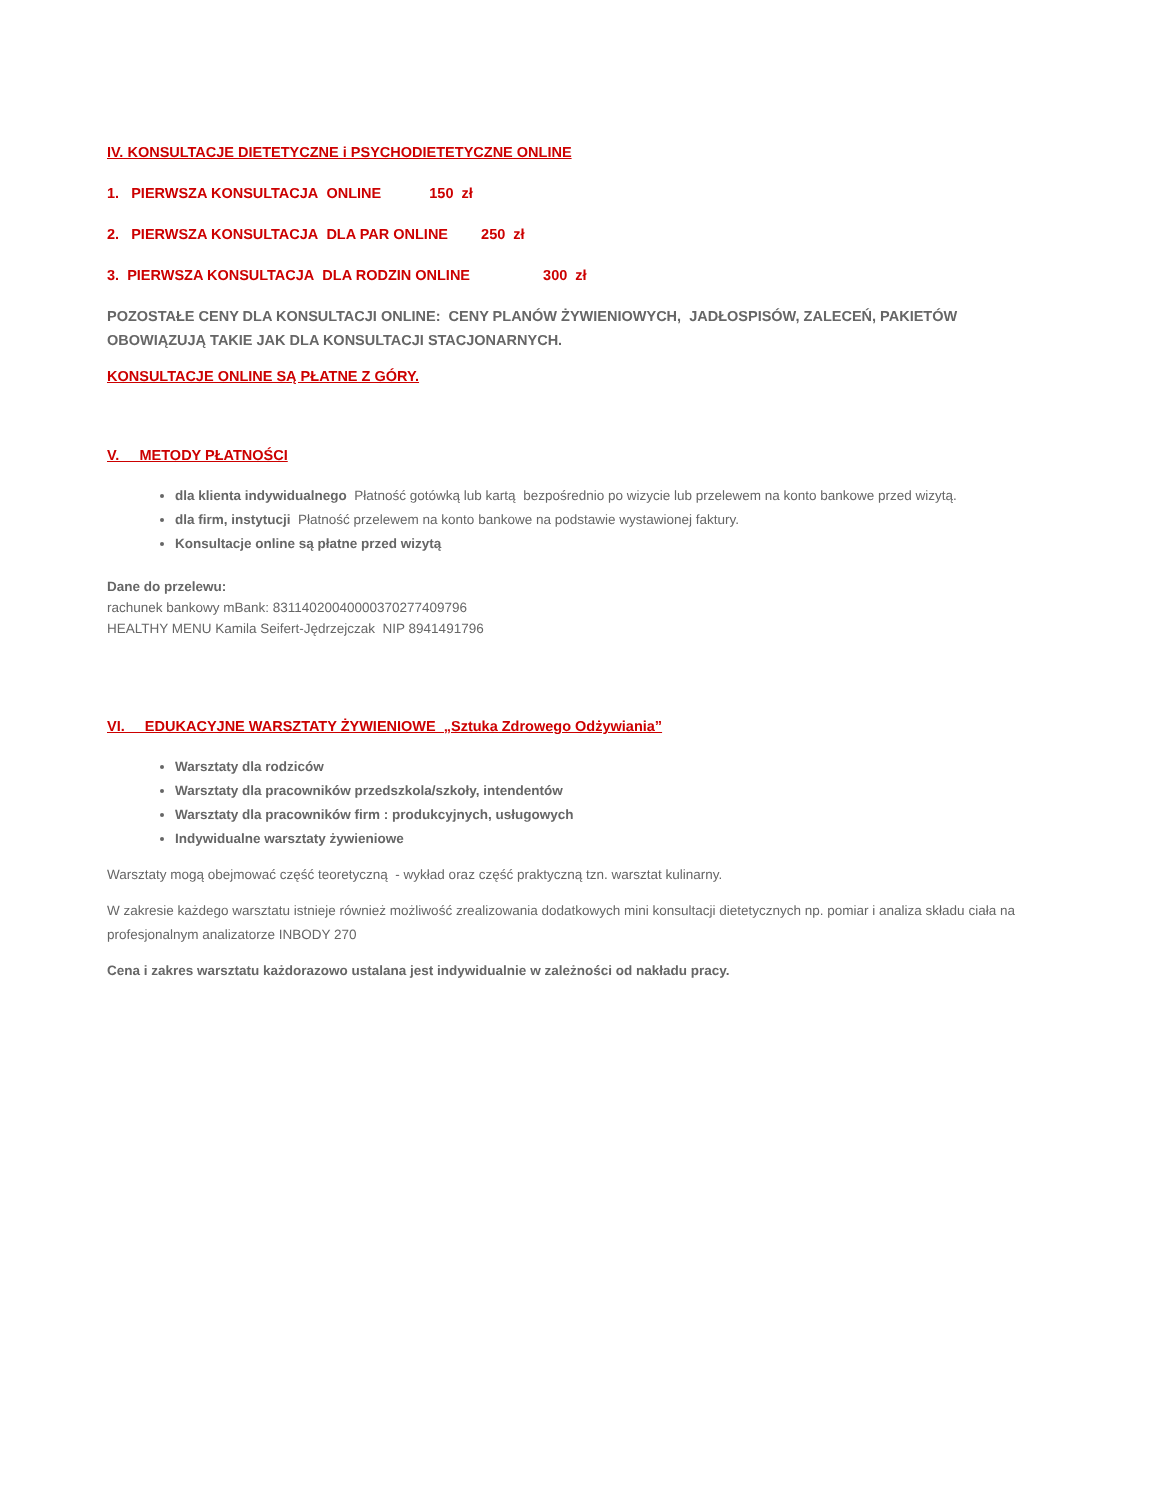IV. KONSULTACJE DIETETYCZNE i PSYCHODIETETYCZNE ONLINE
1. PIERWSZA KONSULTACJA ONLINE 150 zł
2. PIERWSZA KONSULTACJA DLA PAR ONLINE 250 zł
3. PIERWSZA KONSULTACJA DLA RODZIN ONLINE 300 zł
POZOSTAŁE CENY DLA KONSULTACJI ONLINE: CENY PLANÓW ŻYWIENIOWYCH, JADŁOSPISÓW, ZALECEŃ, PAKIETÓW OBOWIĄZUJĄ TAKIE JAK DLA KONSULTACJI STACJONARNYCH.
KONSULTACJE ONLINE SĄ PŁATNE Z GÓRY.
V. METODY PŁATNOŚCI
dla klienta indywidualnego Płatność gotówką lub kartą bezpośrednio po wizycie lub przelewem na konto bankowe przed wizytą.
dla firm, instytucji Płatność przelewem na konto bankowe na podstawie wystawionej faktury.
Konsultacje online są płatne przed wizytą
Dane do przelewu:
rachunek bankowy mBank: 83114020040000370277409796
HEALTHY MENU Kamila Seifert-Jędrzejczak NIP 8941491796
VI. EDUKACYJNE WARSZTATY ŻYWIENIOWE „Sztuka Zdrowego Odżywiania”
Warsztaty dla rodziców
Warsztaty dla pracowników przedszkola/szkoły, intendentów
Warsztaty dla pracowników firm : produkcyjnych, usługowych
Indywidualne warsztaty żywieniowe
Warsztaty mogą obejmować część teoretyczną - wykład oraz część praktyczną tzn. warsztat kulinarny.
W zakresie każdego warsztatu istnieje również możliwość zrealizowania dodatkowych mini konsultacji dietetycznych np. pomiar i analiza składu ciała na profesjonalnym analizatorze INBODY 270
Cena i zakres warsztatu każdorazowo ustalana jest indywidualnie w zależności od nakładu pracy.